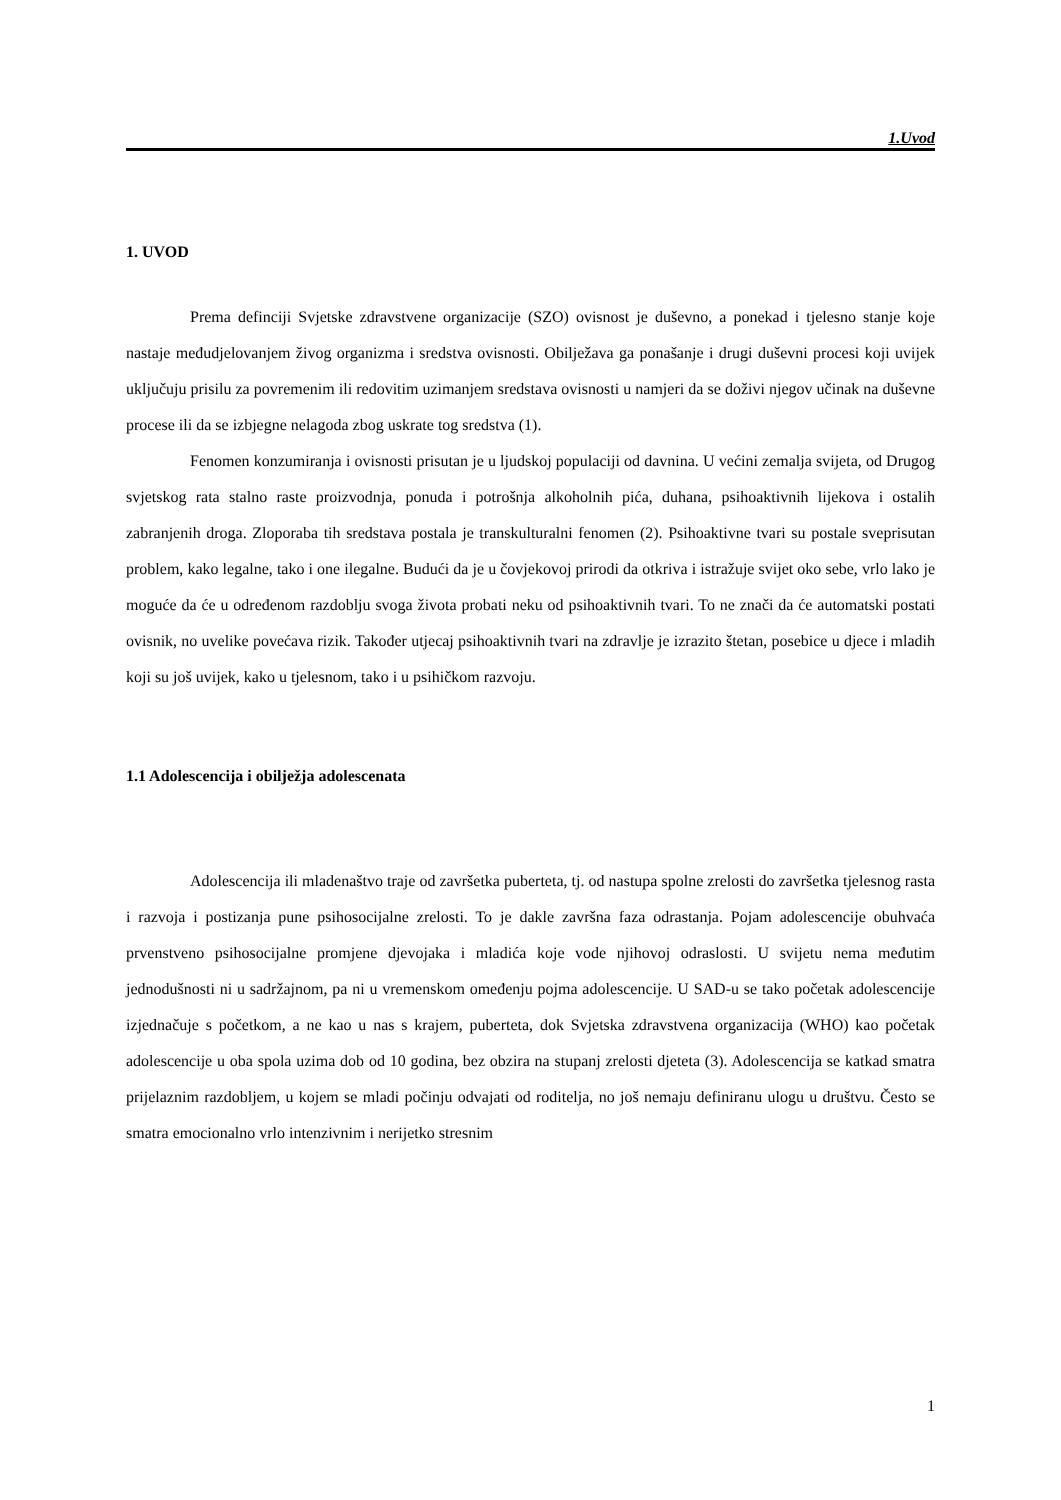1.Uvod
1. UVOD
Prema definciji Svjetske zdravstvene organizacije (SZO) ovisnost je duševno, a ponekad i tjelesno stanje koje nastaje međudjelovanjem živog organizma i sredstva ovisnosti. Obilježava ga ponašanje i drugi duševni procesi koji uvijek uključuju prisilu za povremenim ili redovitim uzimanjem sredstava ovisnosti u namjeri da se doživi njegov učinak na duševne procese ili da se izbjegne nelagoda zbog uskrate tog sredstva (1).
Fenomen konzumiranja i ovisnosti prisutan je u ljudskoj populaciji od davnina. U većini zemalja svijeta, od Drugog svjetskog rata stalno raste proizvodnja, ponuda i potrošnja alkoholnih pića, duhana, psihoaktivnih lijekova i ostalih zabranjenih droga. Zloporaba tih sredstava postala je transkulturalni fenomen (2). Psihoaktivne tvari su postale sveprisutan problem, kako legalne, tako i one ilegalne. Budući da je u čovjekovoj prirodi da otkriva i istražuje svijet oko sebe, vrlo lako je moguće da će u određenom razdoblju svoga života probati neku od psihoaktivnih tvari. To ne znači da će automatski postati ovisnik, no uvelike povećava rizik. Također utjecaj psihoaktivnih tvari na zdravlje je izrazito štetan, posebice u djece i mladih koji su još uvijek, kako u tjelesnom, tako i u psihičkom razvoju.
1.1 Adolescencija i obilježja adolescenata
Adolescencija ili mladenaštvo traje od završetka puberteta, tj. od nastupa spolne zrelosti do završetka tjelesnog rasta i razvoja i postizanja pune psihosocijalne zrelosti. To je dakle završna faza odrastanja. Pojam adolescencije obuhvaća prvenstveno psihosocijalne promjene djevojaka i mladića koje vode njihovoj odraslosti. U svijetu nema međutim jednodušnosti ni u sadržajnom, pa ni u vremenskom omeđenju pojma adolescencije. U SAD-u se tako početak adolescencije izjednačuje s početkom, a ne kao u nas s krajem, puberteta, dok Svjetska zdravstvena organizacija (WHO) kao početak adolescencije u oba spola uzima dob od 10 godina, bez obzira na stupanj zrelosti djeteta (3). Adolescencija se katkad smatra prijelaznim razdobljem, u kojem se mladi počinju odvajati od roditelja, no još nemaju definiranu ulogu u društvu. Često se smatra emocionalno vrlo intenzivnim i nerijetko stresnim
1